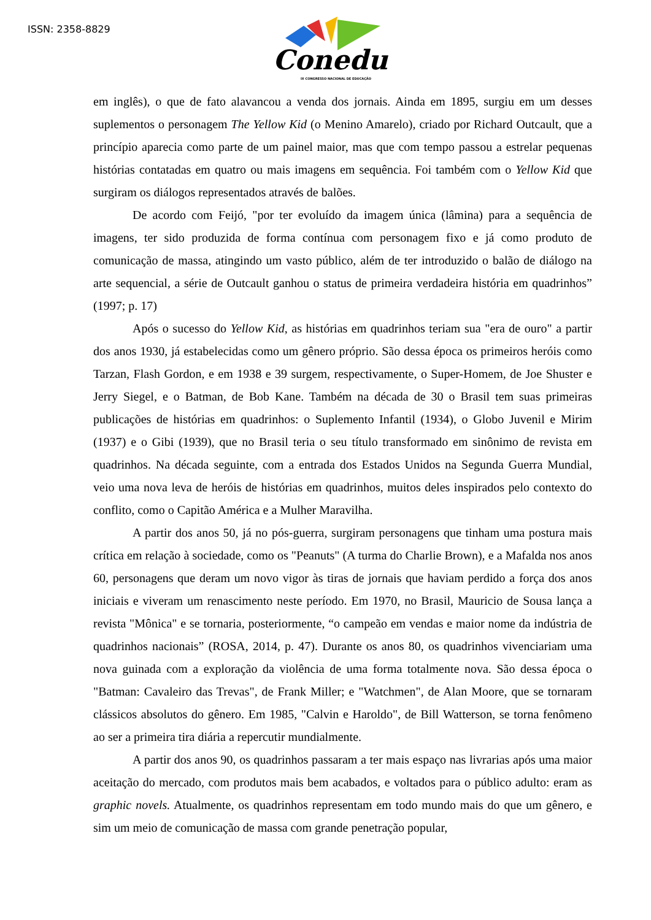ISSN: 2358-8829
Conedu
IX CONGRESSO NACIONAL DE EDUCAÇÃO
em inglês), o que de fato alavancou a venda dos jornais. Ainda em 1895, surgiu em um desses suplementos o personagem The Yellow Kid (o Menino Amarelo), criado por Richard Outcault, que a princípio aparecia como parte de um painel maior, mas que com tempo passou a estrelar pequenas histórias contatadas em quatro ou mais imagens em sequência. Foi também com o Yellow Kid que surgiram os diálogos representados através de balões.
De acordo com Feijó, "por ter evoluído da imagem única (lâmina) para a sequência de imagens, ter sido produzida de forma contínua com personagem fixo e já como produto de comunicação de massa, atingindo um vasto público, além de ter introduzido o balão de diálogo na arte sequencial, a série de Outcault ganhou o status de primeira verdadeira história em quadrinhos” (1997; p. 17)
Após o sucesso do Yellow Kid, as histórias em quadrinhos teriam sua "era de ouro" a partir dos anos 1930, já estabelecidas como um gênero próprio. São dessa época os primeiros heróis como Tarzan, Flash Gordon, e em 1938 e 39 surgem, respectivamente, o Super-Homem, de Joe Shuster e Jerry Siegel, e o Batman, de Bob Kane. Também na década de 30 o Brasil tem suas primeiras publicações de histórias em quadrinhos: o Suplemento Infantil (1934), o Globo Juvenil e Mirim (1937) e o Gibi (1939), que no Brasil teria o seu título transformado em sinônimo de revista em quadrinhos. Na década seguinte, com a entrada dos Estados Unidos na Segunda Guerra Mundial, veio uma nova leva de heróis de histórias em quadrinhos, muitos deles inspirados pelo contexto do conflito, como o Capitão América e a Mulher Maravilha.
A partir dos anos 50, já no pós-guerra, surgiram personagens que tinham uma postura mais crítica em relação à sociedade, como os "Peanuts" (A turma do Charlie Brown), e a Mafalda nos anos 60, personagens que deram um novo vigor às tiras de jornais que haviam perdido a força dos anos iniciais e viveram um renascimento neste período. Em 1970, no Brasil, Mauricio de Sousa lança a revista "Mônica" e se tornaria, posteriormente, “o campeão em vendas e maior nome da indústria de quadrinhos nacionais” (ROSA, 2014, p. 47). Durante os anos 80, os quadrinhos vivenciariam uma nova guinada com a exploração da violência de uma forma totalmente nova. São dessa época o "Batman: Cavaleiro das Trevas", de Frank Miller; e "Watchmen", de Alan Moore, que se tornaram clássicos absolutos do gênero. Em 1985, "Calvin e Haroldo", de Bill Watterson, se torna fenômeno ao ser a primeira tira diária a repercutir mundialmente.
A partir dos anos 90, os quadrinhos passaram a ter mais espaço nas livrarias após uma maior aceitação do mercado, com produtos mais bem acabados, e voltados para o público adulto: eram as graphic novels. Atualmente, os quadrinhos representam em todo mundo mais do que um gênero, e sim um meio de comunicação de massa com grande penetração popular,